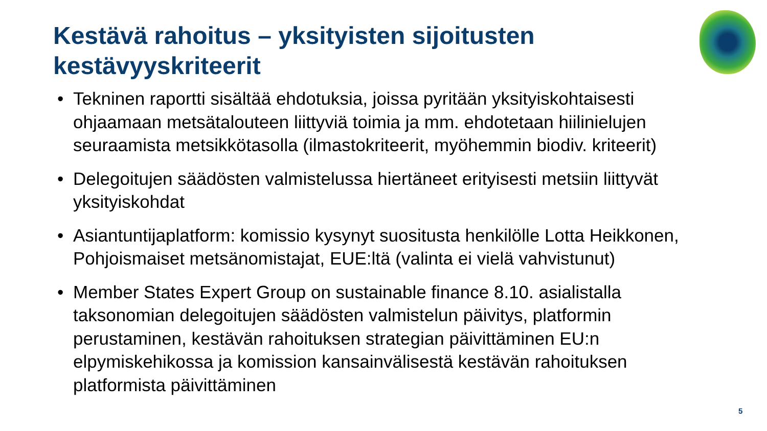Kestävä rahoitus – yksityisten sijoitusten kestävyyskriteerit
• Tekninen raportti sisältää ehdotuksia, joissa pyritään yksityiskohtaisesti ohjaamaan metsätalouteen liittyviä toimia ja mm. ehdotetaan hiilinielujen seuraamista metsikkötasolla (ilmastokriteerit, myöhemmin biodiv. kriteerit)
• Delegoitujen säädösten valmistelussa hiertäneet erityisesti metsiin liittyvät yksityiskohdat
• Asiantuntijaplatform: komissio kysynyt suositusta henkilölle Lotta Heikkonen, Pohjoismaiset metsänomistajat, EUE:ltä (valinta ei vielä vahvistunut)
• Member States Expert Group on sustainable finance 8.10. asialistalla taksonomian delegoitujen säädösten valmistelun päivitys, platformin perustaminen, kestävän rahoituksen strategian päivittäminen EU:n elpymiskehikossa ja komission kansainvälisestä kestävän rahoituksen platformista päivittäminen
5